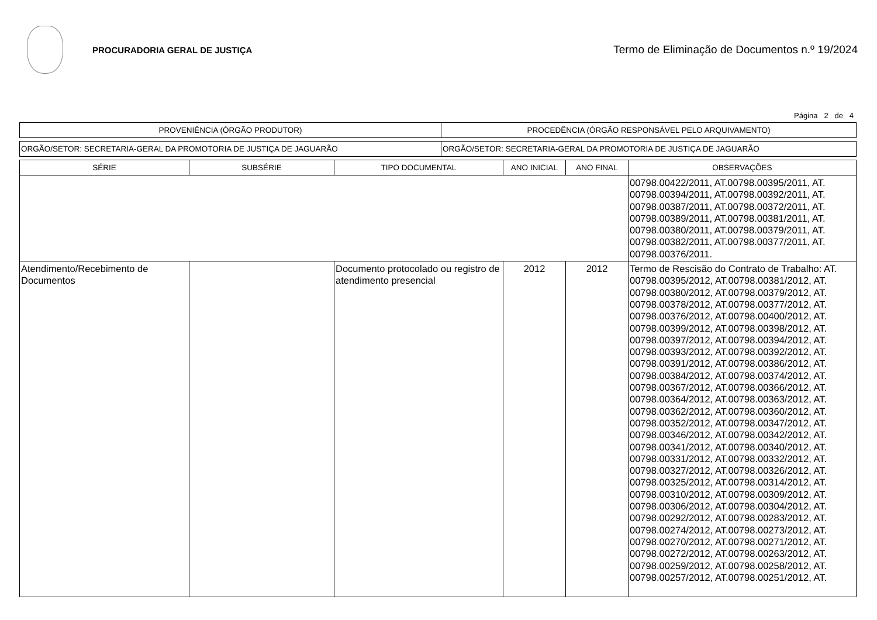PROCURADORIA GERAL DE JUSTIÇA
Termo de Eliminação de Documentos n.º 19/2024
Página 2 de 4
| PROVENIÊNCIA (ÓRGÃO PRODUTOR) | PROCEDÊNCIA (ÓRGÃO RESPONSÁVEL PELO ARQUIVAMENTO) |
| --- | --- |
| ORGÃO/SETOR: SECRETARIA-GERAL DA PROMOTORIA DE JUSTIÇA DE JAGUARÃO | ORGÃO/SETOR: SECRETARIA-GERAL DA PROMOTORIA DE JUSTIÇA DE JAGUARÃO |
| SÉRIE | SUBSÉRIE | TIPO DOCUMENTAL | ANO INICIAL | ANO FINAL | OBSERVAÇÕES |
| --- | --- | --- | --- | --- | --- |
| | | | | | 00798.00422/2011, AT.00798.00395/2011, AT. 00798.00394/2011, AT.00798.00392/2011, AT. 00798.00387/2011, AT.00798.00372/2011, AT. 00798.00389/2011, AT.00798.00381/2011, AT. 00798.00380/2011, AT.00798.00379/2011, AT. 00798.00382/2011, AT.00798.00377/2011, AT. 00798.00376/2011. |
| Atendimento/Recebimento de Documentos | | Documento protocolado ou registro de atendimento presencial | 2012 | 2012 | Termo de Rescisão do Contrato de Trabalho: AT. 00798.00395/2012, AT.00798.00381/2012, AT. 00798.00380/2012, AT.00798.00379/2012, AT. 00798.00378/2012, AT.00798.00377/2012, AT. 00798.00376/2012, AT.00798.00400/2012, AT. 00798.00399/2012, AT.00798.00398/2012, AT. 00798.00397/2012, AT.00798.00394/2012, AT. 00798.00393/2012, AT.00798.00392/2012, AT. 00798.00391/2012, AT.00798.00386/2012, AT. 00798.00384/2012, AT.00798.00374/2012, AT. 00798.00367/2012, AT.00798.00366/2012, AT. 00798.00364/2012, AT.00798.00363/2012, AT. 00798.00362/2012, AT.00798.00360/2012, AT. 00798.00352/2012, AT.00798.00347/2012, AT. 00798.00346/2012, AT.00798.00342/2012, AT. 00798.00341/2012, AT.00798.00340/2012, AT. 00798.00331/2012, AT.00798.00332/2012, AT. 00798.00327/2012, AT.00798.00326/2012, AT. 00798.00325/2012, AT.00798.00314/2012, AT. 00798.00310/2012, AT.00798.00309/2012, AT. 00798.00306/2012, AT.00798.00304/2012, AT. 00798.00292/2012, AT.00798.00283/2012, AT. 00798.00274/2012, AT.00798.00273/2012, AT. 00798.00270/2012, AT.00798.00271/2012, AT. 00798.00272/2012, AT.00798.00263/2012, AT. 00798.00259/2012, AT.00798.00258/2012, AT. 00798.00257/2012, AT.00798.00251/2012, AT. |